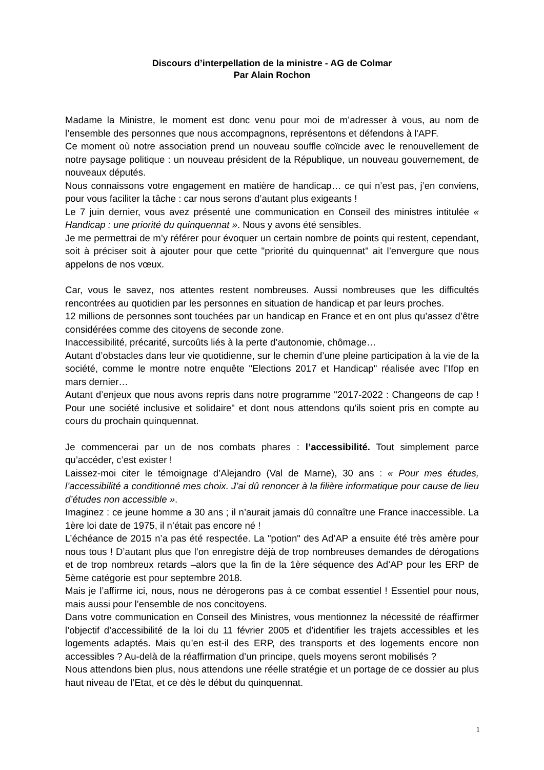Discours d’interpellation de la ministre - AG de Colmar
Par Alain Rochon
Madame la Ministre, le moment est donc venu pour moi de m’adresser à vous, au nom de l’ensemble des personnes que nous accompagnons, représentons et défendons à l'APF.
Ce moment où notre association prend un nouveau souffle coïncide avec le renouvellement de notre paysage politique : un nouveau président de la République, un nouveau gouvernement, de nouveaux députés.
Nous connaissons votre engagement en matière de handicap… ce qui n’est pas, j’en conviens, pour vous faciliter la tâche : car nous serons d’autant plus exigeants !
Le 7 juin dernier, vous avez présenté une communication en Conseil des ministres intitulée « Handicap : une priorité du quinquennat ». Nous y avons été sensibles.
Je me permettrai de m’y référer pour évoquer un certain nombre de points qui restent, cependant, soit à préciser soit à ajouter pour que cette "priorité du quinquennat" ait l’envergure que nous appelons de nos vœux.
Car, vous le savez, nos attentes restent nombreuses. Aussi nombreuses que les difficultés rencontrées au quotidien par les personnes en situation de handicap et par leurs proches.
12 millions de personnes sont touchées par un handicap en France et en ont plus qu’assez d’être considérées comme des citoyens de seconde zone.
Inaccessibilité, précarité, surcoûts liés à la perte d’autonomie, chômage…
Autant d’obstacles dans leur vie quotidienne, sur le chemin d’une pleine participation à la vie de la société, comme le montre notre enquête "Elections 2017 et Handicap" réalisée avec l’Ifop en mars dernier…
Autant d’enjeux que nous avons repris dans notre programme "2017-2022 : Changeons de cap ! Pour une société inclusive et solidaire" et dont nous attendons qu’ils soient pris en compte au cours du prochain quinquennat.
Je commencerai par un de nos combats phares : l’accessibilité. Tout simplement parce qu’accéder, c’est exister !
Laissez-moi citer le témoignage d’Alejandro (Val de Marne), 30 ans : « Pour mes études, l’accessibilité a conditionné mes choix. J’ai dû renoncer à la filière informatique pour cause de lieu d’études non accessible ».
Imaginez : ce jeune homme a 30 ans ; il n’aurait jamais dû connaître une France inaccessible. La 1ère loi date de 1975, il n’était pas encore né !
L’échéance de 2015 n’a pas été respectée. La "potion" des Ad’AP a ensuite été très amère pour nous tous ! D’autant plus que l’on enregistre déjà de trop nombreuses demandes de dérogations et de trop nombreux retards –alors que la fin de la 1ère séquence des Ad’AP pour les ERP de 5ème catégorie est pour septembre 2018.
Mais je l’affirme ici, nous, nous ne dérogerons pas à ce combat essentiel ! Essentiel pour nous, mais aussi pour l’ensemble de nos concitoyens.
Dans votre communication en Conseil des Ministres, vous mentionnez la nécessité de réaffirmer l’objectif d’accessibilité de la loi du 11 février 2005 et d’identifier les trajets accessibles et les logements adaptés. Mais qu’en est-il des ERP, des transports et des logements encore non accessibles ? Au-delà de la réaffirmation d’un principe, quels moyens seront mobilisés ?
Nous attendons bien plus, nous attendons une réelle stratégie et un portage de ce dossier au plus haut niveau de l’Etat, et ce dès le début du quinquennat.
1